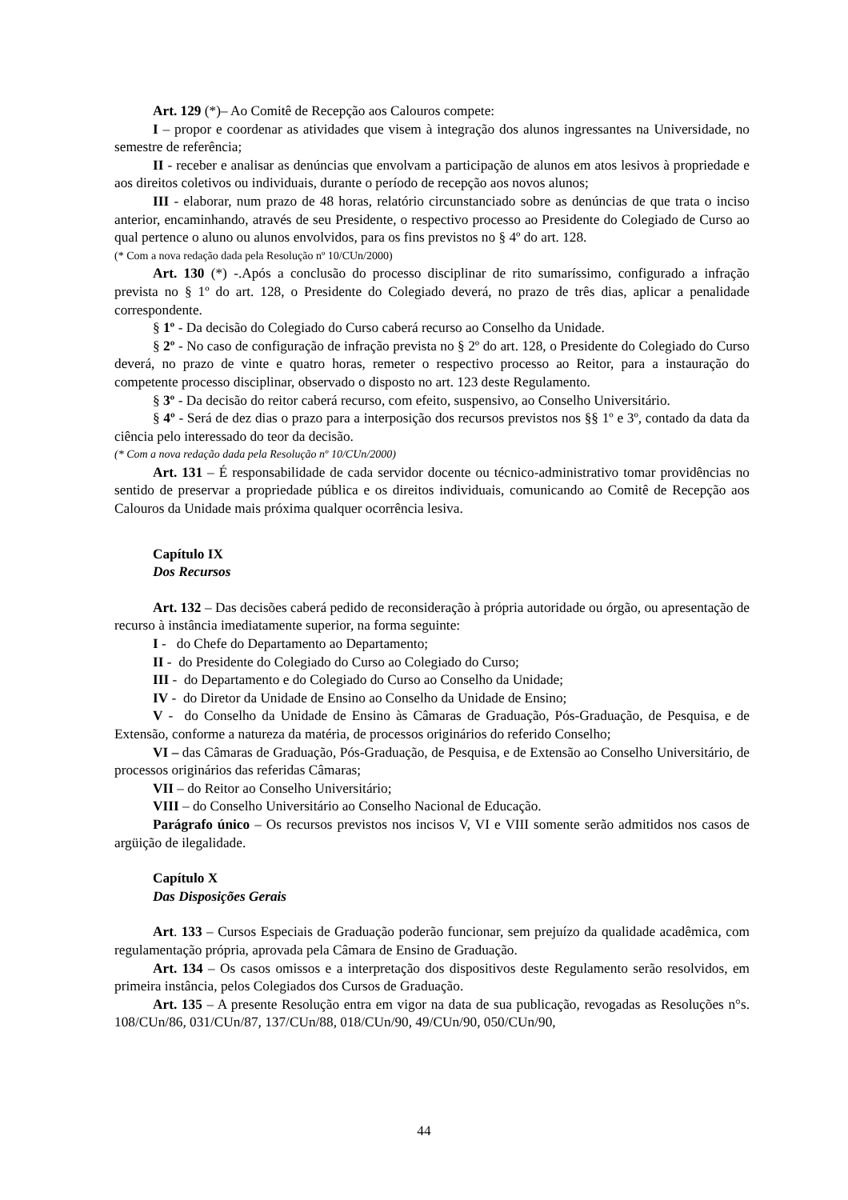Art. 129 (*)– Ao Comitê de Recepção aos Calouros compete:
I – propor e coordenar as atividades que visem à integração dos alunos ingressantes na Universidade, no semestre de referência;
II - receber e analisar as denúncias que envolvam a participação de alunos em atos lesivos à propriedade e aos direitos coletivos ou individuais, durante o período de recepção aos novos alunos;
III - elaborar, num prazo de 48 horas, relatório circunstanciado sobre as denúncias de que trata o inciso anterior, encaminhando, através de seu Presidente, o respectivo processo ao Presidente do Colegiado de Curso ao qual pertence o aluno ou alunos envolvidos, para os fins previstos no § 4º do art. 128.
(* Com a nova redação dada pela Resolução nº 10/CUn/2000)
Art. 130 (*) -.Após a conclusão do processo disciplinar de rito sumaríssimo, configurado a infração prevista no § 1º do art. 128, o Presidente do Colegiado deverá, no prazo de três dias, aplicar a penalidade correspondente.
§ 1º - Da decisão do Colegiado do Curso caberá recurso ao Conselho da Unidade.
§ 2º - No caso de configuração de infração prevista no § 2º do art. 128, o Presidente do Colegiado do Curso deverá, no prazo de vinte e quatro horas, remeter o respectivo processo ao Reitor, para a instauração do competente processo disciplinar, observado o disposto no art. 123 deste Regulamento.
§ 3º - Da decisão do reitor caberá recurso, com efeito, suspensivo, ao Conselho Universitário.
§ 4º - Será de dez dias o prazo para a interposição dos recursos previstos nos §§ 1º e 3º, contado da data da ciência pelo interessado do teor da decisão.
(* Com a nova redação dada pela Resolução nº 10/CUn/2000)
Art. 131 – É responsabilidade de cada servidor docente ou técnico-administrativo tomar providências no sentido de preservar a propriedade pública e os direitos individuais, comunicando ao Comitê de Recepção aos Calouros da Unidade mais próxima qualquer ocorrência lesiva.
Capítulo IX
Dos Recursos
Art. 132 – Das decisões caberá pedido de reconsideração à própria autoridade ou órgão, ou apresentação de recurso à instância imediatamente superior, na forma seguinte:
I - do Chefe do Departamento ao Departamento;
II - do Presidente do Colegiado do Curso ao Colegiado do Curso;
III - do Departamento e do Colegiado do Curso ao Conselho da Unidade;
IV - do Diretor da Unidade de Ensino ao Conselho da Unidade de Ensino;
V - do Conselho da Unidade de Ensino às Câmaras de Graduação, Pós-Graduação, de Pesquisa, e de Extensão, conforme a natureza da matéria, de processos originários do referido Conselho;
VI – das Câmaras de Graduação, Pós-Graduação, de Pesquisa, e de Extensão ao Conselho Universitário, de processos originários das referidas Câmaras;
VII – do Reitor ao Conselho Universitário;
VIII – do Conselho Universitário ao Conselho Nacional de Educação.
Parágrafo único – Os recursos previstos nos incisos V, VI e VIII somente serão admitidos nos casos de argüição de ilegalidade.
Capítulo X
Das Disposições Gerais
Art. 133 – Cursos Especiais de Graduação poderão funcionar, sem prejuízo da qualidade acadêmica, com regulamentação própria, aprovada pela Câmara de Ensino de Graduação.
Art. 134 – Os casos omissos e a interpretação dos dispositivos deste Regulamento serão resolvidos, em primeira instância, pelos Colegiados dos Cursos de Graduação.
Art. 135 – A presente Resolução entra em vigor na data de sua publicação, revogadas as Resoluções n°s. 108/CUn/86, 031/CUn/87, 137/CUn/88, 018/CUn/90, 49/CUn/90, 050/CUn/90,
44